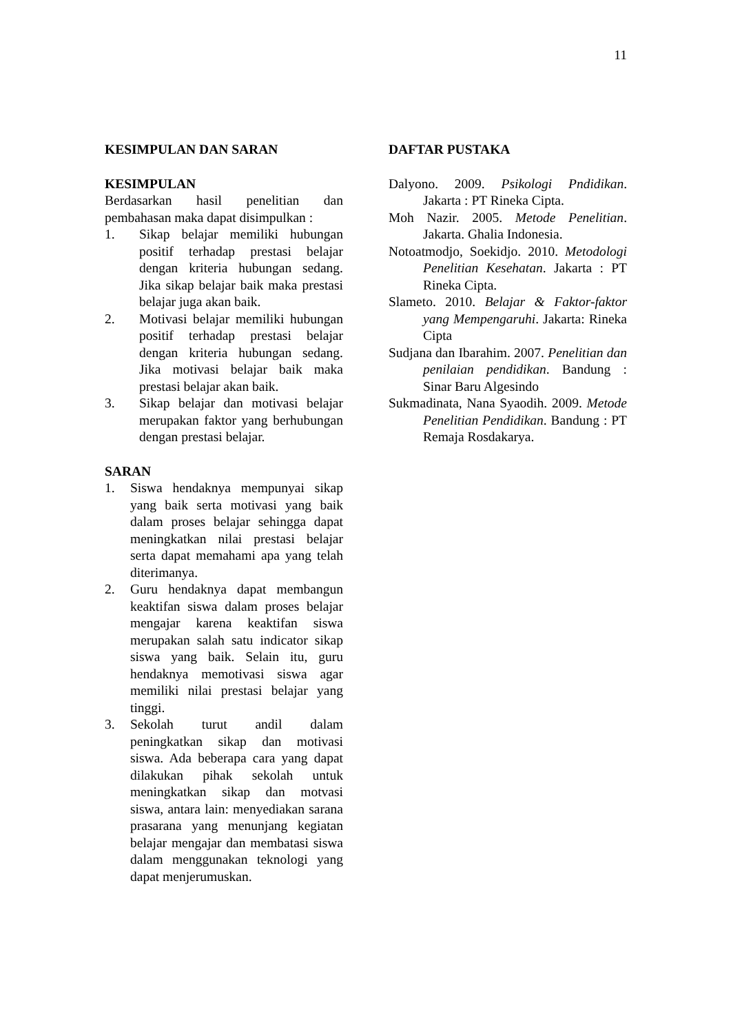11
KESIMPULAN DAN SARAN
KESIMPULAN
Berdasarkan hasil penelitian dan pembahasan maka dapat disimpulkan :
1. Sikap belajar memiliki hubungan positif terhadap prestasi belajar dengan kriteria hubungan sedang. Jika sikap belajar baik maka prestasi belajar juga akan baik.
2. Motivasi belajar memiliki hubungan positif terhadap prestasi belajar dengan kriteria hubungan sedang. Jika motivasi belajar baik maka prestasi belajar akan baik.
3. Sikap belajar dan motivasi belajar merupakan faktor yang berhubungan dengan prestasi belajar.
SARAN
1. Siswa hendaknya mempunyai sikap yang baik serta motivasi yang baik dalam proses belajar sehingga dapat meningkatkan nilai prestasi belajar serta dapat memahami apa yang telah diterimanya.
2. Guru hendaknya dapat membangun keaktifan siswa dalam proses belajar mengajar karena keaktifan siswa merupakan salah satu indicator sikap siswa yang baik. Selain itu, guru hendaknya memotivasi siswa agar memiliki nilai prestasi belajar yang tinggi.
3. Sekolah turut andil dalam peningkatkan sikap dan motivasi siswa. Ada beberapa cara yang dapat dilakukan pihak sekolah untuk meningkatkan sikap dan motvasi siswa, antara lain: menyediakan sarana prasarana yang menunjang kegiatan belajar mengajar dan membatasi siswa dalam menggunakan teknologi yang dapat menjerumuskan.
DAFTAR PUSTAKA
Dalyono. 2009. Psikologi Pndidikan. Jakarta : PT Rineka Cipta.
Moh Nazir. 2005. Metode Penelitian. Jakarta. Ghalia Indonesia.
Notoatmodjo, Soekidjo. 2010. Metodologi Penelitian Kesehatan. Jakarta : PT Rineka Cipta.
Slameto. 2010. Belajar & Faktor-faktor yang Mempengaruhi. Jakarta: Rineka Cipta
Sudjana dan Ibarahim. 2007. Penelitian dan penilaian pendidikan. Bandung : Sinar Baru Algesindo
Sukmadinata, Nana Syaodih. 2009. Metode Penelitian Pendidikan. Bandung : PT Remaja Rosdakarya.